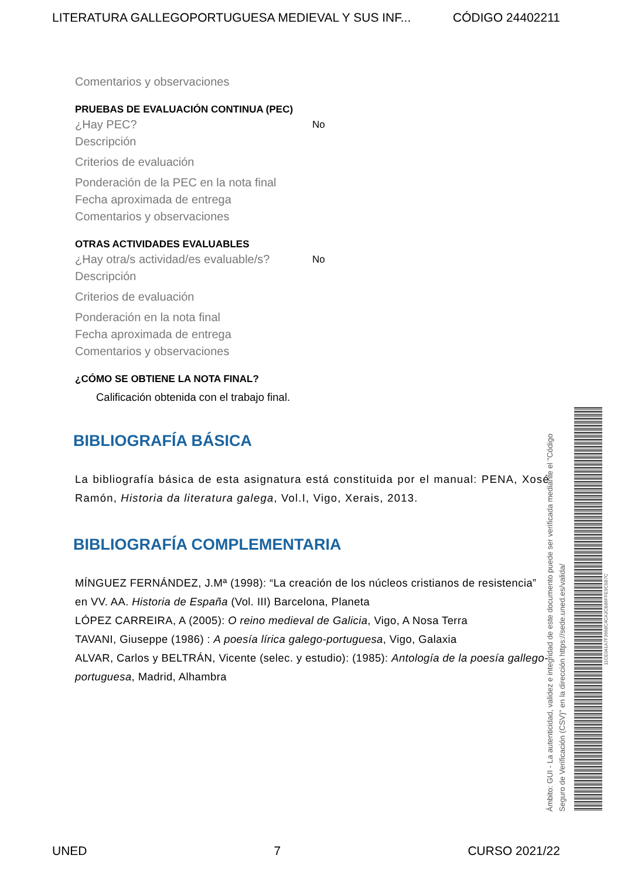LITERATURA GALLEGOPORTUGUESA MEDIEVAL Y SUS INF... CÓDIGO 24402211
Comentarios y observaciones
PRUEBAS DE EVALUACIÓN CONTINUA (PEC)
¿Hay PEC?
No
Descripción
Criterios de evaluación
Ponderación de la PEC en la nota final
Fecha aproximada de entrega
Comentarios y observaciones
OTRAS ACTIVIDADES EVALUABLES
¿Hay otra/s actividad/es evaluable/s?
No
Descripción
Criterios de evaluación
Ponderación en la nota final
Fecha aproximada de entrega
Comentarios y observaciones
¿CÓMO SE OBTIENE LA NOTA FINAL?
Calificación obtenida con el trabajo final.
BIBLIOGRAFÍA BÁSICA
La bibliografía básica de esta asignatura está constituida por el manual: PENA, Xosé Ramón, Historia da literatura galega, Vol.I, Vigo, Xerais, 2013.
BIBLIOGRAFÍA COMPLEMENTARIA
MÍNGUEZ FERNÁNDEZ, J.Mª (1998): “La creación de los núcleos cristianos de resistencia” en VV. AA. Historia de España (Vol. III) Barcelona, Planeta
LÓPEZ CARREIRA, A (2005): O reino medieval de Galicia, Vigo, A Nosa Terra
TAVANI, Giuseppe (1986) : A poesía lírica galego-portuguesa, Vigo, Galaxia
ALVAR, Carlos y BELTRÁN, Vicente (selec. y estudio): (1985): Antología de la poesía gallego-portuguesa, Madrid, Alhambra
Ámbito: GUI - La autenticidad, validez e integridad de este documento puede ser verificada mediante el "Código Seguro de Verificación (CSV)" en la dirección https://sede.uned.es/valida/
11CE041A7F3668C4CA3CB86FFE9C5B7C
UNED 7 CURSO 2021/22